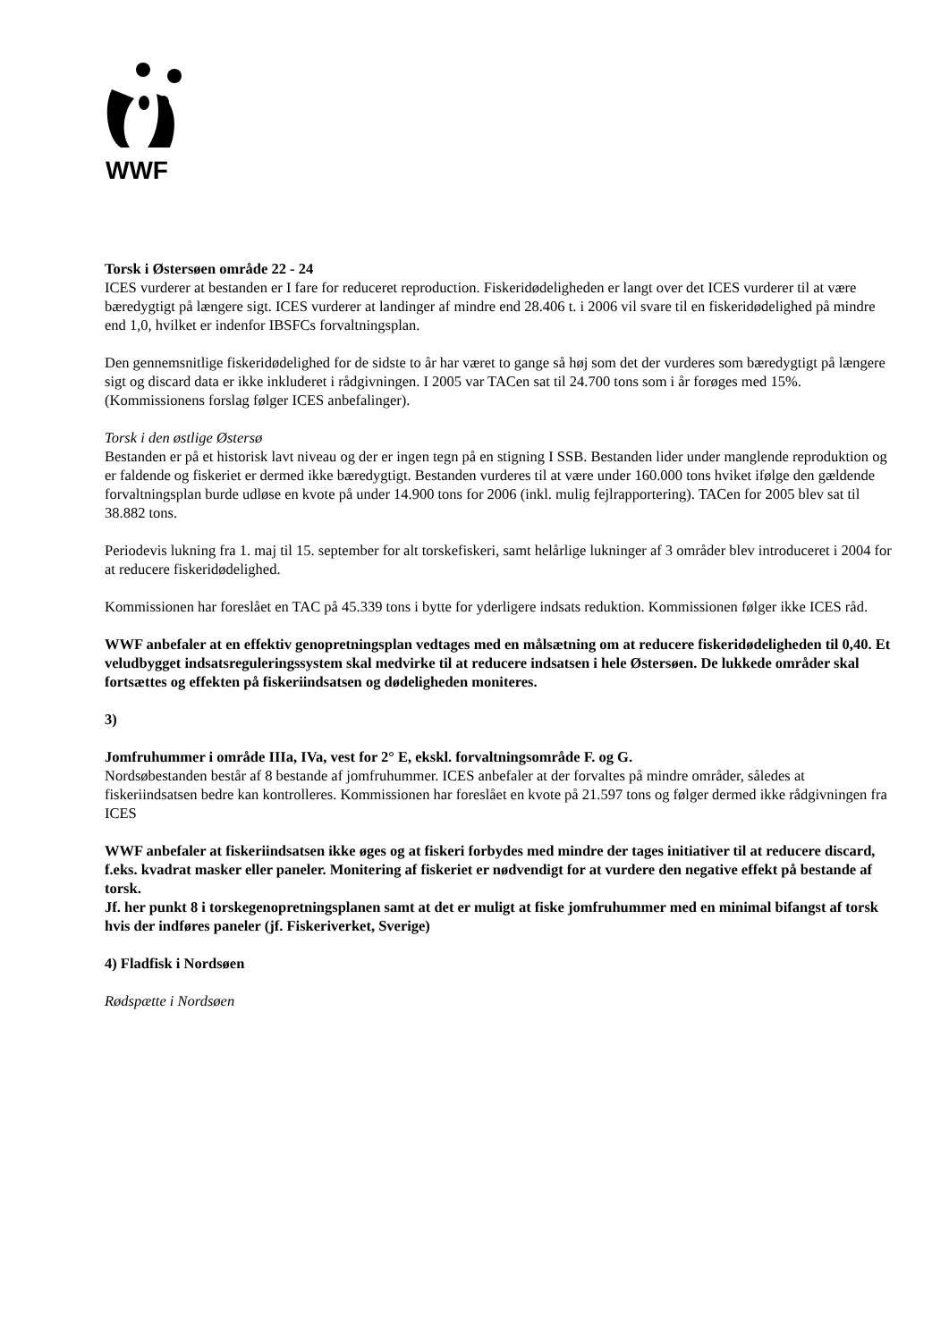WWF
Torsk i Østersøen område 22 - 24
ICES vurderer at bestanden er I fare for reduceret reproduction. Fiskeridødeligheden er langt over det ICES vurderer til at være bæredygtigt på længere sigt. ICES vurderer at landinger af mindre end 28.406 t. i 2006 vil svare til en fiskeridødelighed på mindre end 1,0, hvilket er indenfor IBSFCs forvaltningsplan.
Den gennemsnitlige fiskeridødelighed for de sidste to år har været to gange så høj som det der vurderes som bæredygtigt på længere sigt og discard data er ikke inkluderet i rådgivningen. I 2005 var TACen sat til 24.700 tons som i år forøges med 15%. (Kommissionens forslag følger ICES anbefalinger).
Torsk i den østlige Østersø
Bestanden er på et historisk lavt niveau og der er ingen tegn på en stigning I SSB. Bestanden lider under manglende reproduktion og er faldende og fiskeriet er dermed ikke bæredygtigt. Bestanden vurderes til at være under 160.000 tons hviket ifølge den gældende forvaltningsplan burde udløse en kvote på under 14.900 tons for 2006 (inkl. mulig fejlrapportering). TACen for 2005 blev sat til 38.882 tons.
Periodevis lukning fra 1. maj til 15. september for alt torskefiskeri, samt helårlige lukninger af 3 områder blev introduceret i 2004 for at reducere fiskeridødelighed.
Kommissionen har foreslået en TAC på 45.339 tons i bytte for yderligere indsats reduktion. Kommissionen følger ikke ICES råd.
WWF anbefaler at en effektiv genopretningsplan vedtages med en målsætning om at reducere fiskeridødeligheden til 0,40. Et veludbygget indsatsreguleringssystem skal medvirke til at reducere indsatsen i hele Østersøen. De lukkede områder skal fortsættes og effekten på fiskeriindsatsen og dødeligheden moniteres.
3)
Jomfruhummer i område IIIa, IVa, vest for 2° E, ekskl. forvaltningsområde F. og G.
Nordsøbestanden består af 8 bestande af jomfruhummer. ICES anbefaler at der forvaltes på mindre områder, således at fiskeriindsatsen bedre kan kontrolleres. Kommissionen har foreslået en kvote på 21.597 tons og følger dermed ikke rådgivningen fra ICES
WWF anbefaler at fiskeriindsatsen ikke øges og at fiskeri forbydes med mindre der tages initiativer til at reducere discard, f.eks. kvadrat masker eller paneler. Monitering af fiskeriet er nødvendigt for at vurdere den negative effekt på bestande af torsk.
Jf. her punkt 8 i torskegenopretningsplanen samt at det er muligt at fiske jomfruhummer med en minimal bifangst af torsk hvis der indføres paneler (jf. Fiskeriverket, Sverige)
4) Fladfisk i Nordsøen
Rødspætte i Nordsøen